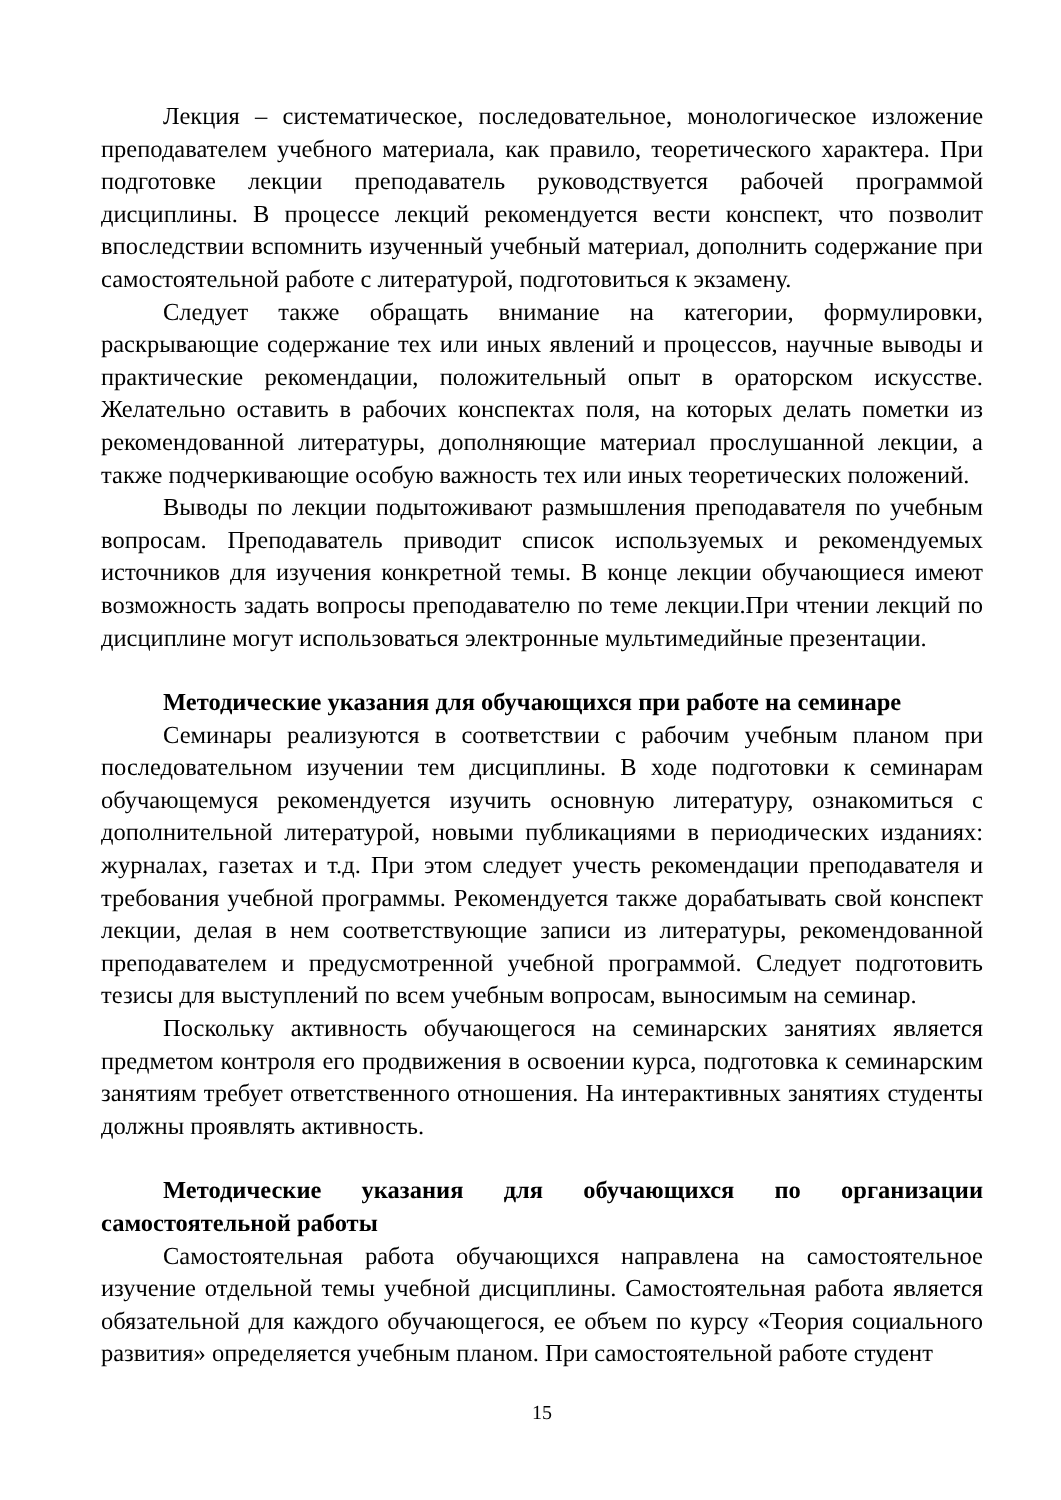Лекция – систематическое, последовательное, монологическое изложение преподавателем учебного материала, как правило, теоретического характера. При подготовке лекции преподаватель руководствуется рабочей программой дисциплины. В процессе лекций рекомендуется вести конспект, что позволит впоследствии вспомнить изученный учебный материал, дополнить содержание при самостоятельной работе с литературой, подготовиться к экзамену.
Следует также обращать внимание на категории, формулировки, раскрывающие содержание тех или иных явлений и процессов, научные выводы и практические рекомендации, положительный опыт в ораторском искусстве. Желательно оставить в рабочих конспектах поля, на которых делать пометки из рекомендованной литературы, дополняющие материал прослушанной лекции, а также подчеркивающие особую важность тех или иных теоретических положений.
Выводы по лекции подытоживают размышления преподавателя по учебным вопросам. Преподаватель приводит список используемых и рекомендуемых источников для изучения конкретной темы. В конце лекции обучающиеся имеют возможность задать вопросы преподавателю по теме лекции.При чтении лекций по дисциплине могут использоваться электронные мультимедийные презентации.
Методические указания для обучающихся при работе на семинаре
Семинары реализуются в соответствии с рабочим учебным планом при последовательном изучении тем дисциплины. В ходе подготовки к семинарам обучающемуся рекомендуется изучить основную литературу, ознакомиться с дополнительной литературой, новыми публикациями в периодических изданиях: журналах, газетах и т.д. При этом следует учесть рекомендации преподавателя и требования учебной программы. Рекомендуется также дорабатывать свой конспект лекции, делая в нем соответствующие записи из литературы, рекомендованной преподавателем и предусмотренной учебной программой. Следует подготовить тезисы для выступлений по всем учебным вопросам, выносимым на семинар.
Поскольку активность обучающегося на семинарских занятиях является предметом контроля его продвижения в освоении курса, подготовка к семинарским занятиям требует ответственного отношения. На интерактивных занятиях студенты должны проявлять активность.
Методические указания для обучающихся по организации самостоятельной работы
Самостоятельная работа обучающихся направлена на самостоятельное изучение отдельной темы учебной дисциплины. Самостоятельная работа является обязательной для каждого обучающегося, ее объем по курсу «Теория социального развития» определяется учебным планом. При самостоятельной работе студент
15